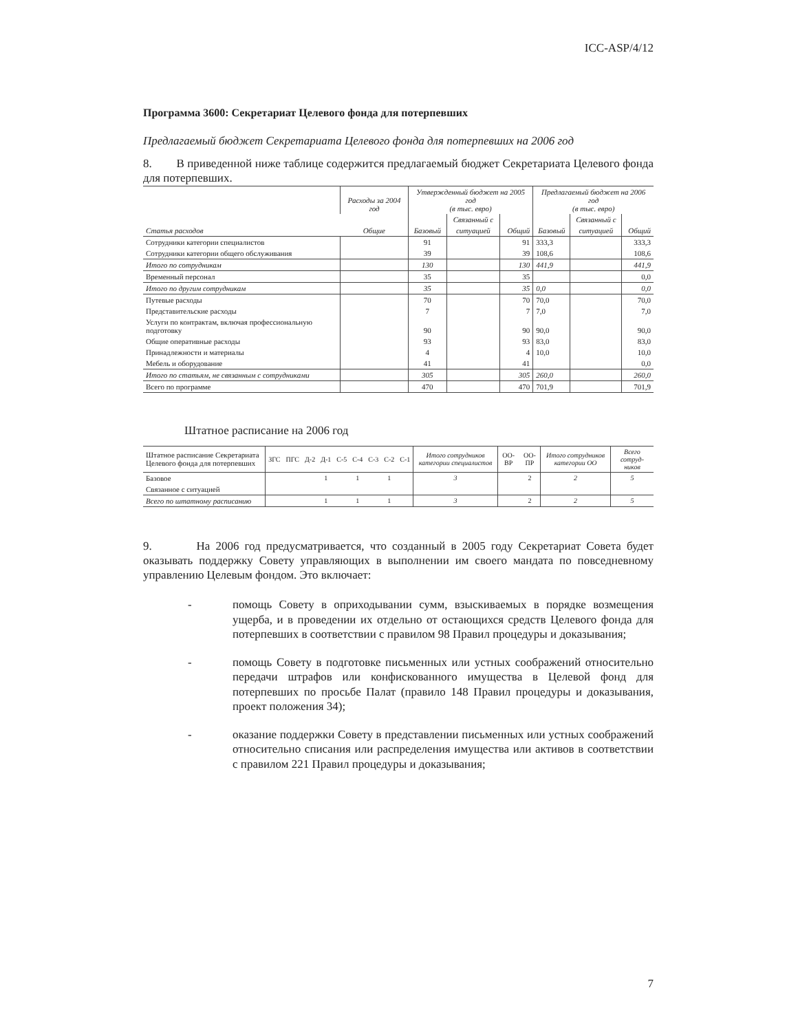ICC-ASP/4/12
Программа 3600: Секретариат Целевого фонда для потерпевших
Предлагаемый бюджет Секретариата Целевого фонда для потерпевших на 2006 год
8. В приведенной ниже таблице содержится предлагаемый бюджет Секретариата Целевого фонда для потерпевших.
| Статья расходов | Расходы за 2004 год | Утвержденный бюджет на 2005 год (в тыс. евро) | | | Предлагаемый бюджет на 2006 год (в тыс. евро) | | |
| --- | --- | --- | --- | --- | --- | --- | --- |
| | | | Связанный с | | | Связанный с | |
| | Общие | Базовый | ситуацией | Общий | Базовый | ситуацией | Общий |
| Сотрудники категории специалистов | | 91 | | 91 | 333,3 | | 333,3 |
| Сотрудники категории общего обслуживания | | 39 | | 39 | 108,6 | | 108,6 |
| Итого по сотрудникам | | 130 | | 130 | 441,9 | | 441,9 |
| Временный персонал | | 35 | | 35 | | | 0,0 |
| Итого по другим сотрудникам | | 35 | | 35 | 0,0 | | 0,0 |
| Путевые расходы | | 70 | | 70 | 70,0 | | 70,0 |
| Представительские расходы | | 7 | | 7 | 7,0 | | 7,0 |
| Услуги по контрактам, включая профессиональную подготовку | | 90 | | 90 | 90,0 | | 90,0 |
| Общие оперативные расходы | | 93 | | 93 | 83,0 | | 83,0 |
| Принадлежности и материалы | | 4 | | 4 | 10,0 | | 10,0 |
| Мебель и оборудование | | 41 | | 41 | | | 0,0 |
| Итого по статьям, не связанным с сотрудниками | | 305 | | 305 | 260,0 | | 260,0 |
| Всего по программе | | 470 | | 470 | 701,9 | | 701,9 |
Штатное расписание на 2006 год
| Штатное расписание Секретариата Целевого фонда для потерпевших | ЗГС | ПГС | Д-2 | Д-1 | С-5 | С-4 | С-3 | С-2 | С-1 | Итого сотрудников категории специалистов | ОО-ВР | ОО-ПР | Итого сотрудников категории ОО | Всего сотруд-ников |
| Базовое | | | | 1 | | 1 | | 1 | | 3 | | 2 | 2 | 5 |
| Связанное с ситуацией | | | | | | | | | | | | | | |
| Всего по штатному расписанию | | | | 1 | | 1 | | 1 | | 3 | | 2 | 2 | 5 |
9. На 2006 год предусматривается, что созданный в 2005 году Секретариат Совета будет оказывать поддержку Совету управляющих в выполнении им своего мандата по повседневному управлению Целевым фондом. Это включает:
- помощь Совету в оприходывании сумм, взыскиваемых в порядке возмещения ущерба, и в проведении их отдельно от остающихся средств Целевого фонда для потерпевших в соответствии с правилом 98 Правил процедуры и доказывания;
- помощь Совету в подготовке письменных или устных соображений относительно передачи штрафов или конфискованного имущества в Целевой фонд для потерпевших по просьбе Палат (правило 148 Правил процедуры и доказывания, проект положения 34);
- оказание поддержки Совету в представлении письменных или устных соображений относительно списания или распределения имущества или активов в соответствии с правилом 221 Правил процедуры и доказывания;
7